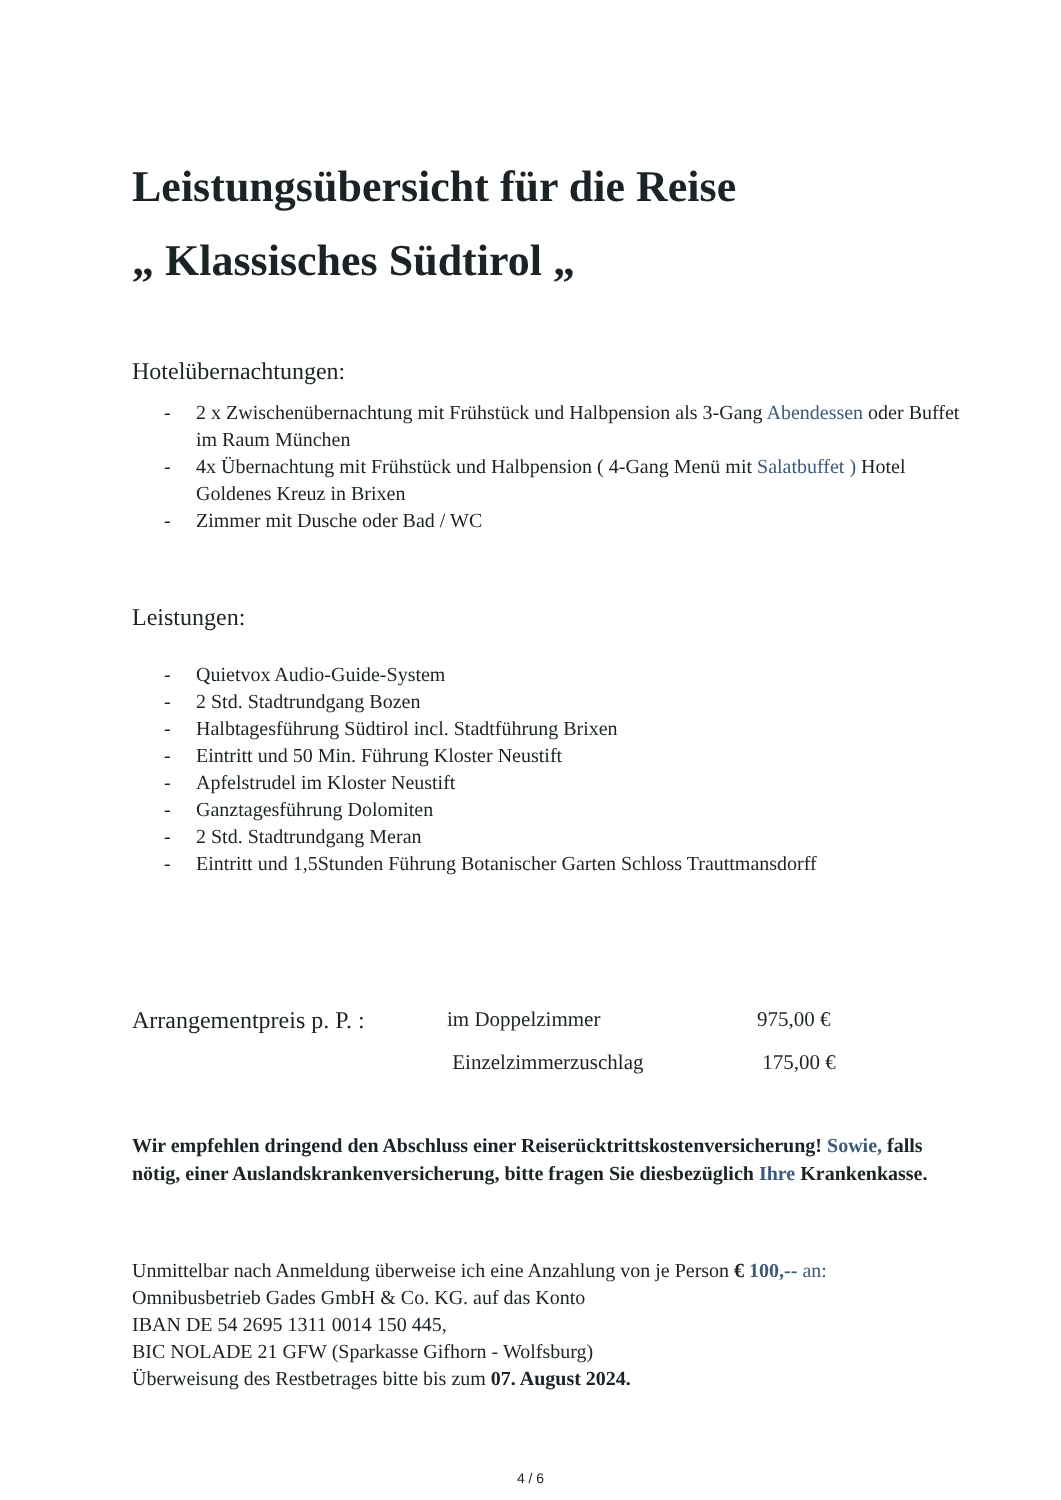Leistungsübersicht für die Reise
„ Klassisches Südtirol „
Hotelübernachtungen:
- 2 x Zwischenübernachtung mit Frühstück und Halbpension als 3-Gang Abendessen oder Buffet im Raum München
- 4x Übernachtung mit Frühstück und Halbpension ( 4-Gang Menü mit Salatbuffet ) Hotel Goldenes Kreuz in Brixen
- Zimmer mit Dusche oder Bad / WC
Leistungen:
- Quietvox Audio-Guide-System
- 2 Std. Stadtrundgang Bozen
- Halbtagesführung Südtirol incl. Stadtführung Brixen
- Eintritt und 50 Min. Führung Kloster Neustift
- Apfelstrudel im Kloster Neustift
- Ganztagesführung Dolomiten
- 2 Std. Stadtrundgang Meran
- Eintritt und 1,5Stunden Führung Botanischer Garten Schloss Trauttmansdorff
Arrangementpreis p. P. :
im Doppelzimmer
975,00 €
Einzelzimmerzuschlag
175,00 €
Wir empfehlen dringend den Abschluss einer Reiserücktrittskostenversicherung! Sowie, falls nötig, einer Auslandskrankenversicherung, bitte fragen Sie diesbezüglich Ihre Krankenkasse.
Unmittelbar nach Anmeldung überweise ich eine Anzahlung von je Person € 100,-- an:
Omnibusbetrieb Gades GmbH & Co. KG. auf das Konto
IBAN DE 54 2695 1311 0014 150 445,
BIC NOLADE 21 GFW (Sparkasse Gifhorn - Wolfsburg)
Überweisung des Restbetrages bitte bis zum 07. August 2024.
4 / 6